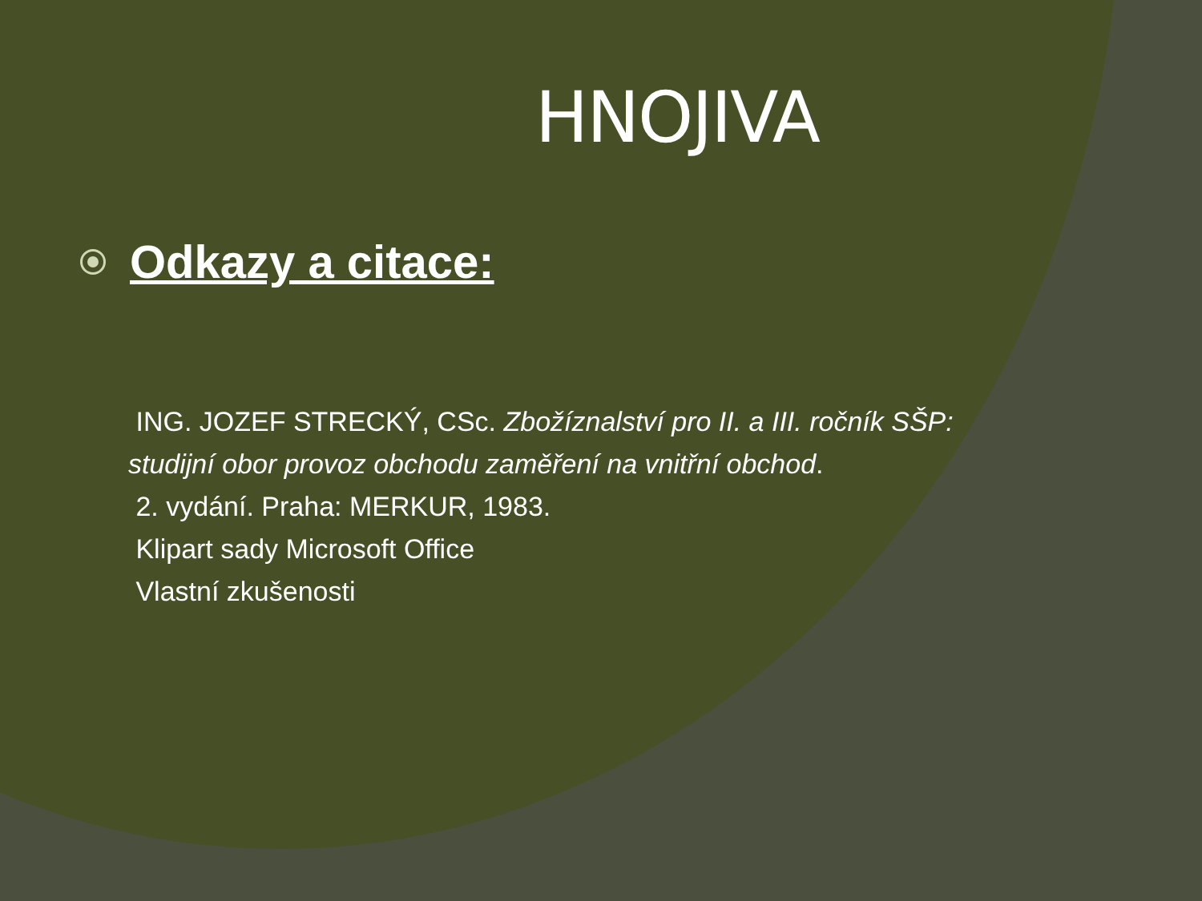HNOJIVA
Odkazy a citace:
ING. JOZEF STRECKÝ, CSc. Zbožíznalství pro II. a III. ročník SŠP: studijní obor provoz obchodu zaměření na vnitřní obchod.
2. vydání. Praha: MERKUR, 1983.
Klipart sady Microsoft Office
Vlastní zkušenosti